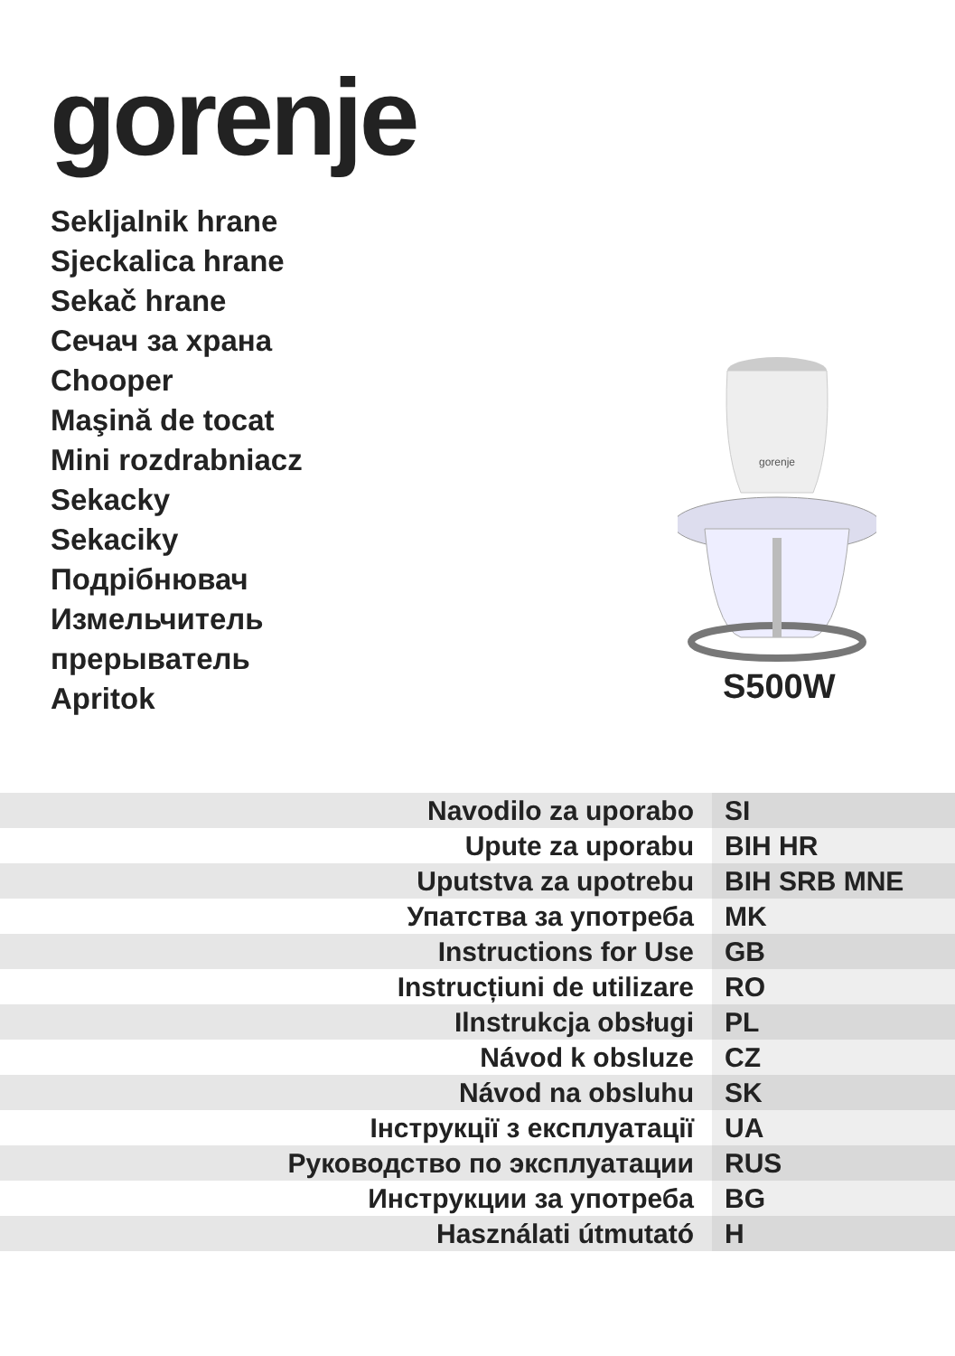gorenje
Sekljalnik hrane
Sjeckalica hrane
Sekač hrane
Сечач за храна
Chooper
Maşină de tocat
Mini rozdrabniacz
Sekacky
Sekaciky
Подрібнювач
Измельчитель
прерыватель
Apritok
gorenje
S500W
| Navodilo za uporabo | SI |
| Upute za uporabu | BIH HR |
| Uputstva za upotrebu | BIH SRB MNE |
| Упатства за употреба | MK |
| Instructions for Use | GB |
| Instrucțiuni de utilizare | RO |
| Ilnstrukcja obsługi | PL |
| Návod k obsluze | CZ |
| Návod na obsluhu | SK |
| Інструкції з експлуатації | UA |
| Руководство по эксплуатации | RUS |
| Инструкции за употреба | BG |
| Használati útmutató | H |